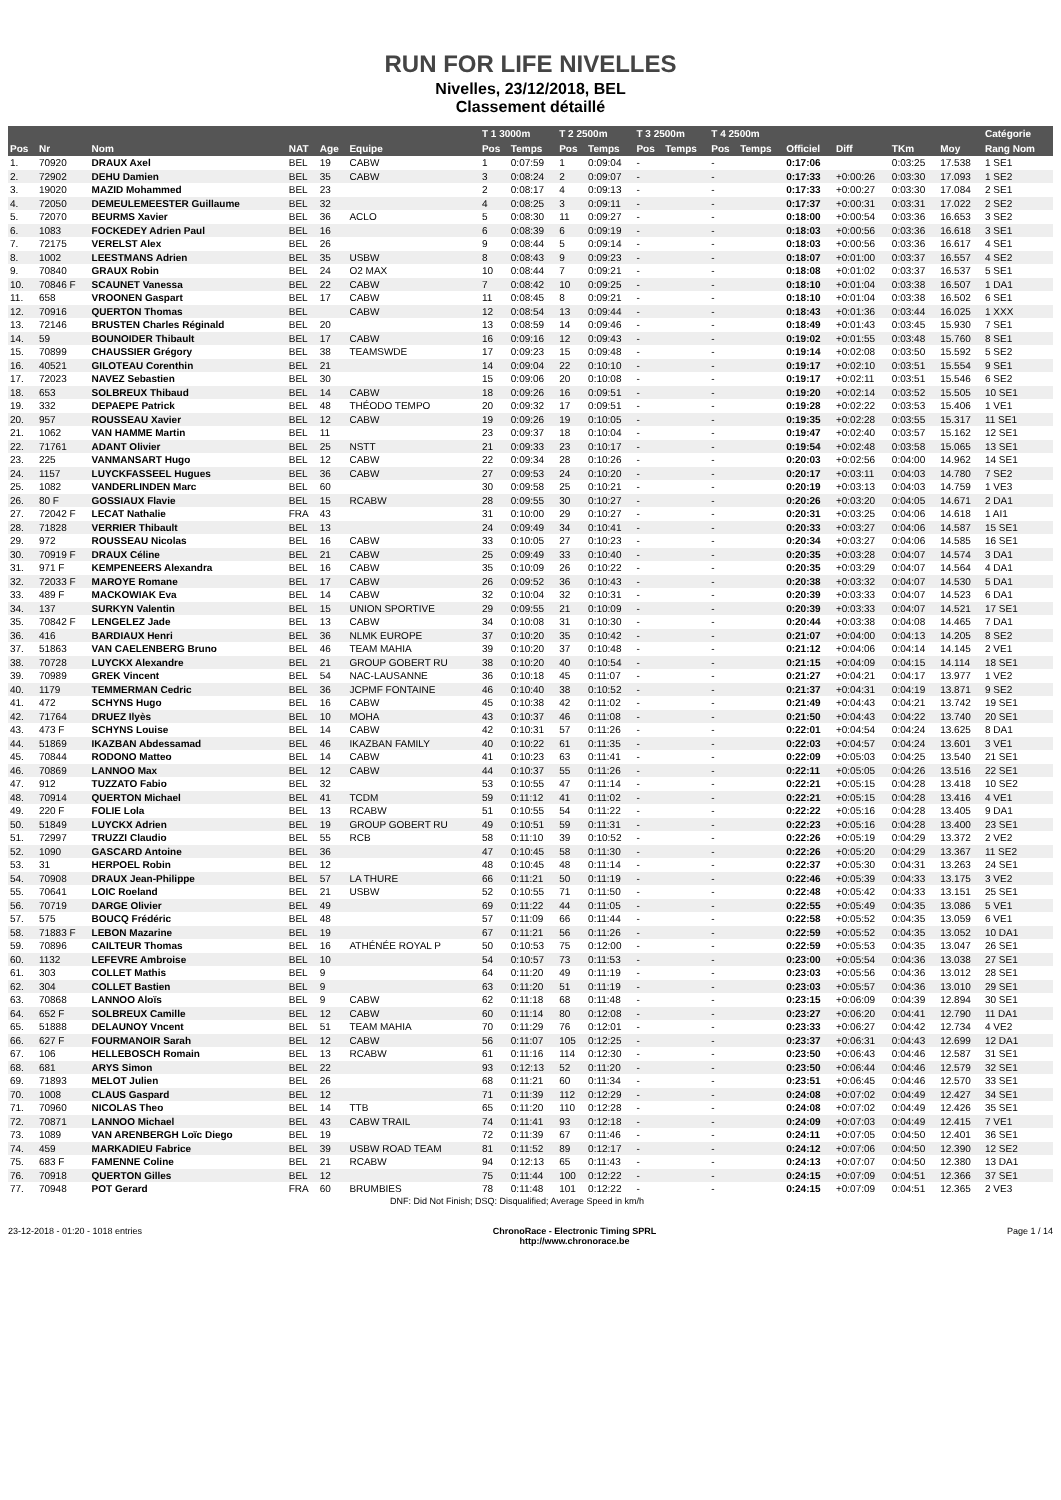RUN FOR LIFE NIVELLES
Nivelles, 23/12/2018, BEL
Classement détaillé
| | | | | | | T 1 3000m | | T 2 2500m | | T 3 2500m | | T 4 2500m | | | | | | Catégorie |
| --- | --- | --- | --- | --- | --- | --- | --- | --- | --- | --- | --- | --- | --- | --- | --- | --- | --- | --- |
| Pos | Nr | Nom | NAT | Age | Equipe | Pos | Temps | Pos | Temps | Pos | Temps | Pos | Temps | Officiel | Diff | TKm | Moy | Rang Nom |
| 1. | 70920 | DRAUX Axel | BEL | 19 | CABW | 1 | 0:07:59 | 1 | 0:09:04 | - | | - | | 0:17:06 | | 0:03:25 | 17.538 | 1 SE1 |
| 2. | 72902 | DEHU Damien | BEL | 35 | CABW | 3 | 0:08:24 | 2 | 0:09:07 | - | | - | | 0:17:33 | +0:00:26 | 0:03:30 | 17.093 | 1 SE2 |
| 3. | 19020 | MAZID Mohammed | BEL | 23 | | 2 | 0:08:17 | 4 | 0:09:13 | - | | - | | 0:17:33 | +0:00:27 | 0:03:30 | 17.084 | 2 SE1 |
| 4. | 72050 | DEMEULEMEESTER Guillaume | BEL | 32 | | 4 | 0:08:25 | 3 | 0:09:11 | - | | - | | 0:17:37 | +0:00:31 | 0:03:31 | 17.022 | 2 SE2 |
| 5. | 72070 | BEURMS Xavier | BEL | 36 | ACLO | 5 | 0:08:30 | 11 | 0:09:27 | - | | - | | 0:18:00 | +0:00:54 | 0:03:36 | 16.653 | 3 SE2 |
| 6. | 1083 | FOCKEDEY Adrien Paul | BEL | 16 | | 6 | 0:08:39 | 6 | 0:09:19 | - | | - | | 0:18:03 | +0:00:56 | 0:03:36 | 16.618 | 3 SE1 |
| 7. | 72175 | VERELST Alex | BEL | 26 | | 9 | 0:08:44 | 5 | 0:09:14 | - | | - | | 0:18:03 | +0:00:56 | 0:03:36 | 16.617 | 4 SE1 |
| 8. | 1002 | LEESTMANS Adrien | BEL | 35 | USBW | 8 | 0:08:43 | 9 | 0:09:23 | - | | - | | 0:18:07 | +0:01:00 | 0:03:37 | 16.557 | 4 SE2 |
| 9. | 70840 | GRAUX Robin | BEL | 24 | O2 MAX | 10 | 0:08:44 | 7 | 0:09:21 | - | | - | | 0:18:08 | +0:01:02 | 0:03:37 | 16.537 | 5 SE1 |
| 10. | 70846 F | SCAUNET Vanessa | BEL | 22 | CABW | 7 | 0:08:42 | 10 | 0:09:25 | - | | - | | 0:18:10 | +0:01:04 | 0:03:38 | 16.507 | 1 DA1 |
| 11. | 658 | VROONEN Gaspart | BEL | 17 | CABW | 11 | 0:08:45 | 8 | 0:09:21 | - | | - | | 0:18:10 | +0:01:04 | 0:03:38 | 16.502 | 6 SE1 |
| 12. | 70916 | QUERTON Thomas | BEL | | CABW | 12 | 0:08:54 | 13 | 0:09:44 | - | | - | | 0:18:43 | +0:01:36 | 0:03:44 | 16.025 | 1 XXX |
| 13. | 72146 | BRUSTEN Charles Réginald | BEL | 20 | | 13 | 0:08:59 | 14 | 0:09:46 | - | | - | | 0:18:49 | +0:01:43 | 0:03:45 | 15.930 | 7 SE1 |
| 14. | 59 | BOUNOIDER Thibault | BEL | 17 | CABW | 16 | 0:09:16 | 12 | 0:09:43 | - | | - | | 0:19:02 | +0:01:55 | 0:03:48 | 15.760 | 8 SE1 |
| 15. | 70899 | CHAUSSIER Grégory | BEL | 38 | TEAMSWDE | 17 | 0:09:23 | 15 | 0:09:48 | - | | - | | 0:19:14 | +0:02:08 | 0:03:50 | 15.592 | 5 SE2 |
| 16. | 40521 | GILOTEAU Corenthin | BEL | 21 | | 14 | 0:09:04 | 22 | 0:10:10 | - | | - | | 0:19:17 | +0:02:10 | 0:03:51 | 15.554 | 9 SE1 |
| 17. | 72023 | NAVEZ Sebastien | BEL | 30 | | 15 | 0:09:06 | 20 | 0:10:08 | - | | - | | 0:19:17 | +0:02:11 | 0:03:51 | 15.546 | 6 SE2 |
| 18. | 653 | SOLBREUX Thibaud | BEL | 14 | CABW | 18 | 0:09:26 | 16 | 0:09:51 | - | | - | | 0:19:20 | +0:02:14 | 0:03:52 | 15.505 | 10 SE1 |
| 19. | 332 | DEPAEPE Patrick | BEL | 48 | THÉODO TEMPO | 20 | 0:09:32 | 17 | 0:09:51 | - | | - | | 0:19:28 | +0:02:22 | 0:03:53 | 15.406 | 1 VE1 |
| 20. | 957 | ROUSSEAU Xavier | BEL | 12 | CABW | 19 | 0:09:26 | 19 | 0:10:05 | - | | - | | 0:19:35 | +0:02:28 | 0:03:55 | 15.317 | 11 SE1 |
| 21. | 1062 | VAN HAMME Martin | BEL | 11 | | 23 | 0:09:37 | 18 | 0:10:04 | - | | - | | 0:19:47 | +0:02:40 | 0:03:57 | 15.162 | 12 SE1 |
| 22. | 71761 | ADANT Olivier | BEL | 25 | NSTT | 21 | 0:09:33 | 23 | 0:10:17 | - | | - | | 0:19:54 | +0:02:48 | 0:03:58 | 15.065 | 13 SE1 |
| 23. | 225 | VANMANSART Hugo | BEL | 12 | CABW | 22 | 0:09:34 | 28 | 0:10:26 | - | | - | | 0:20:03 | +0:02:56 | 0:04:00 | 14.962 | 14 SE1 |
| 24. | 1157 | LUYCKFASSEEL Hugues | BEL | 36 | CABW | 27 | 0:09:53 | 24 | 0:10:20 | - | | - | | 0:20:17 | +0:03:11 | 0:04:03 | 14.780 | 7 SE2 |
| 25. | 1082 | VANDERLINDEN Marc | BEL | 60 | | 30 | 0:09:58 | 25 | 0:10:21 | - | | - | | 0:20:19 | +0:03:13 | 0:04:03 | 14.759 | 1 VE3 |
| 26. | 80 F | GOSSIAUX Flavie | BEL | 15 | RCABW | 28 | 0:09:55 | 30 | 0:10:27 | - | | - | | 0:20:26 | +0:03:20 | 0:04:05 | 14.671 | 2 DA1 |
| 27. | 72042 F | LECAT Nathalie | FRA | 43 | | 31 | 0:10:00 | 29 | 0:10:27 | - | | - | | 0:20:31 | +0:03:25 | 0:04:06 | 14.618 | 1 AI1 |
| 28. | 71828 | VERRIER Thibault | BEL | 13 | | 24 | 0:09:49 | 34 | 0:10:41 | - | | - | | 0:20:33 | +0:03:27 | 0:04:06 | 14.587 | 15 SE1 |
| 29. | 972 | ROUSSEAU Nicolas | BEL | 16 | CABW | 33 | 0:10:05 | 27 | 0:10:23 | - | | - | | 0:20:34 | +0:03:27 | 0:04:06 | 14.585 | 16 SE1 |
| 30. | 70919 F | DRAUX Céline | BEL | 21 | CABW | 25 | 0:09:49 | 33 | 0:10:40 | - | | - | | 0:20:35 | +0:03:28 | 0:04:07 | 14.574 | 3 DA1 |
| 31. | 971 F | KEMPENEERS Alexandra | BEL | 16 | CABW | 35 | 0:10:09 | 26 | 0:10:22 | - | | - | | 0:20:35 | +0:03:29 | 0:04:07 | 14.564 | 4 DA1 |
| 32. | 72033 F | MAROYE Romane | BEL | 17 | CABW | 26 | 0:09:52 | 36 | 0:10:43 | - | | - | | 0:20:38 | +0:03:32 | 0:04:07 | 14.530 | 5 DA1 |
| 33. | 489 F | MACKOWIAK Eva | BEL | 14 | CABW | 32 | 0:10:04 | 32 | 0:10:31 | - | | - | | 0:20:39 | +0:03:33 | 0:04:07 | 14.523 | 6 DA1 |
| 34. | 137 | SURKYN Valentin | BEL | 15 | UNION SPORTIVE | 29 | 0:09:55 | 21 | 0:10:09 | - | | - | | 0:20:39 | +0:03:33 | 0:04:07 | 14.521 | 17 SE1 |
| 35. | 70842 F | LENGELEZ Jade | BEL | 13 | CABW | 34 | 0:10:08 | 31 | 0:10:30 | - | | - | | 0:20:44 | +0:03:38 | 0:04:08 | 14.465 | 7 DA1 |
| 36. | 416 | BARDIAUX Henri | BEL | 36 | NLMK EUROPE | 37 | 0:10:20 | 35 | 0:10:42 | - | | - | | 0:21:07 | +0:04:00 | 0:04:13 | 14.205 | 8 SE2 |
| 37. | 51863 | VAN CAELENBERG Bruno | BEL | 46 | TEAM MAHIA | 39 | 0:10:20 | 37 | 0:10:48 | - | | - | | 0:21:12 | +0:04:06 | 0:04:14 | 14.145 | 2 VE1 |
| 38. | 70728 | LUYCKX Alexandre | BEL | 21 | GROUP GOBERT RU | 38 | 0:10:20 | 40 | 0:10:54 | - | | - | | 0:21:15 | +0:04:09 | 0:04:15 | 14.114 | 18 SE1 |
| 39. | 70989 | GREK Vincent | BEL | 54 | NAC-LAUSANNE | 36 | 0:10:18 | 45 | 0:11:07 | - | | - | | 0:21:27 | +0:04:21 | 0:04:17 | 13.977 | 1 VE2 |
| 40. | 1179 | TEMMERMAN Cedric | BEL | 36 | JCPMF FONTAINE | 46 | 0:10:40 | 38 | 0:10:52 | - | | - | | 0:21:37 | +0:04:31 | 0:04:19 | 13.871 | 9 SE2 |
| 41. | 472 | SCHYNS Hugo | BEL | 16 | CABW | 45 | 0:10:38 | 42 | 0:11:02 | - | | - | | 0:21:49 | +0:04:43 | 0:04:21 | 13.742 | 19 SE1 |
| 42. | 71764 | DRUEZ Ilyès | BEL | 10 | MOHA | 43 | 0:10:37 | 46 | 0:11:08 | - | | - | | 0:21:50 | +0:04:43 | 0:04:22 | 13.740 | 20 SE1 |
| 43. | 473 F | SCHYNS Louise | BEL | 14 | CABW | 42 | 0:10:31 | 57 | 0:11:26 | - | | - | | 0:22:01 | +0:04:54 | 0:04:24 | 13.625 | 8 DA1 |
| 44. | 51869 | IKAZBAN Abdessamad | BEL | 46 | IKAZBAN FAMILY | 40 | 0:10:22 | 61 | 0:11:35 | - | | - | | 0:22:03 | +0:04:57 | 0:04:24 | 13.601 | 3 VE1 |
| 45. | 70844 | RODONO Matteo | BEL | 14 | CABW | 41 | 0:10:23 | 63 | 0:11:41 | - | | - | | 0:22:09 | +0:05:03 | 0:04:25 | 13.540 | 21 SE1 |
| 46. | 70869 | LANNOO Max | BEL | 12 | CABW | 44 | 0:10:37 | 55 | 0:11:26 | - | | - | | 0:22:11 | +0:05:05 | 0:04:26 | 13.516 | 22 SE1 |
| 47. | 912 | TUZZATO Fabio | BEL | 32 | | 53 | 0:10:55 | 47 | 0:11:14 | - | | - | | 0:22:21 | +0:05:15 | 0:04:28 | 13.418 | 10 SE2 |
| 48. | 70914 | QUERTON Michael | BEL | 41 | TCDM | 59 | 0:11:12 | 41 | 0:11:02 | - | | - | | 0:22:21 | +0:05:15 | 0:04:28 | 13.416 | 4 VE1 |
| 49. | 220 F | FOLIE Lola | BEL | 13 | RCABW | 51 | 0:10:55 | 54 | 0:11:22 | - | | - | | 0:22:22 | +0:05:16 | 0:04:28 | 13.405 | 9 DA1 |
| 50. | 51849 | LUYCKX Adrien | BEL | 19 | GROUP GOBERT RU | 49 | 0:10:51 | 59 | 0:11:31 | - | | - | | 0:22:23 | +0:05:16 | 0:04:28 | 13.400 | 23 SE1 |
| 51. | 72997 | TRUZZI Claudio | BEL | 55 | RCB | 58 | 0:11:10 | 39 | 0:10:52 | - | | - | | 0:22:26 | +0:05:19 | 0:04:29 | 13.372 | 2 VE2 |
| 52. | 1090 | GASCARD Antoine | BEL | 36 | | 47 | 0:10:45 | 58 | 0:11:30 | - | | - | | 0:22:26 | +0:05:20 | 0:04:29 | 13.367 | 11 SE2 |
| 53. | 31 | HERPOEL Robin | BEL | 12 | | 48 | 0:10:45 | 48 | 0:11:14 | - | | - | | 0:22:37 | +0:05:30 | 0:04:31 | 13.263 | 24 SE1 |
| 54. | 70908 | DRAUX Jean-Philippe | BEL | 57 | LA THURE | 66 | 0:11:21 | 50 | 0:11:19 | - | | - | | 0:22:46 | +0:05:39 | 0:04:33 | 13.175 | 3 VE2 |
| 55. | 70641 | LOIC Roeland | BEL | 21 | USBW | 52 | 0:10:55 | 71 | 0:11:50 | - | | - | | 0:22:48 | +0:05:42 | 0:04:33 | 13.151 | 25 SE1 |
| 56. | 70719 | DARGE Olivier | BEL | 49 | | 69 | 0:11:22 | 44 | 0:11:05 | - | | - | | 0:22:55 | +0:05:49 | 0:04:35 | 13.086 | 5 VE1 |
| 57. | 575 | BOUCQ Frédéric | BEL | 48 | | 57 | 0:11:09 | 66 | 0:11:44 | - | | - | | 0:22:58 | +0:05:52 | 0:04:35 | 13.059 | 6 VE1 |
| 58. | 71883 F | LEBON Mazarine | BEL | 19 | | 67 | 0:11:21 | 56 | 0:11:26 | - | | - | | 0:22:59 | +0:05:52 | 0:04:35 | 13.052 | 10 DA1 |
| 59. | 70896 | CAILTEUR Thomas | BEL | 16 | ATHÉNÉE ROYAL P | 50 | 0:10:53 | 75 | 0:12:00 | - | | - | | 0:22:59 | +0:05:53 | 0:04:35 | 13.047 | 26 SE1 |
| 60. | 1132 | LEFEVRE Ambroise | BEL | 10 | | 54 | 0:10:57 | 73 | 0:11:53 | - | | - | | 0:23:00 | +0:05:54 | 0:04:36 | 13.038 | 27 SE1 |
| 61. | 303 | COLLET Mathis | BEL | 9 | | 64 | 0:11:20 | 49 | 0:11:19 | - | | - | | 0:23:03 | +0:05:56 | 0:04:36 | 13.012 | 28 SE1 |
| 62. | 304 | COLLET Bastien | BEL | 9 | | 63 | 0:11:20 | 51 | 0:11:19 | - | | - | | 0:23:03 | +0:05:57 | 0:04:36 | 13.010 | 29 SE1 |
| 63. | 70868 | LANNOO Aloïs | BEL | 9 | CABW | 62 | 0:11:18 | 68 | 0:11:48 | - | | - | | 0:23:15 | +0:06:09 | 0:04:39 | 12.894 | 30 SE1 |
| 64. | 652 F | SOLBREUX Camille | BEL | 12 | CABW | 60 | 0:11:14 | 80 | 0:12:08 | - | | - | | 0:23:27 | +0:06:20 | 0:04:41 | 12.790 | 11 DA1 |
| 65. | 51888 | DELAUNOY Vncent | BEL | 51 | TEAM MAHIA | 70 | 0:11:29 | 76 | 0:12:01 | - | | - | | 0:23:33 | +0:06:27 | 0:04:42 | 12.734 | 4 VE2 |
| 66. | 627 F | FOURMANOIR Sarah | BEL | 12 | CABW | 56 | 0:11:07 | 105 | 0:12:25 | - | | - | | 0:23:37 | +0:06:31 | 0:04:43 | 12.699 | 12 DA1 |
| 67. | 106 | HELLEBOSCH Romain | BEL | 13 | RCABW | 61 | 0:11:16 | 114 | 0:12:30 | - | | - | | 0:23:50 | +0:06:43 | 0:04:46 | 12.587 | 31 SE1 |
| 68. | 681 | ARYS Simon | BEL | 22 | | 93 | 0:12:13 | 52 | 0:11:20 | - | | - | | 0:23:50 | +0:06:44 | 0:04:46 | 12.579 | 32 SE1 |
| 69. | 71893 | MELOT Julien | BEL | 26 | | 68 | 0:11:21 | 60 | 0:11:34 | - | | - | | 0:23:51 | +0:06:45 | 0:04:46 | 12.570 | 33 SE1 |
| 70. | 1008 | CLAUS Gaspard | BEL | 12 | | 71 | 0:11:39 | 112 | 0:12:29 | - | | - | | 0:24:08 | +0:07:02 | 0:04:49 | 12.427 | 34 SE1 |
| 71. | 70960 | NICOLAS Theo | BEL | 14 | TTB | 65 | 0:11:20 | 110 | 0:12:28 | - | | - | | 0:24:08 | +0:07:02 | 0:04:49 | 12.426 | 35 SE1 |
| 72. | 70871 | LANNOO Michael | BEL | 43 | CABW TRAIL | 74 | 0:11:41 | 93 | 0:12:18 | - | | - | | 0:24:09 | +0:07:03 | 0:04:49 | 12.415 | 7 VE1 |
| 73. | 1089 | VAN ARENBERGH Loïc Diego | BEL | 19 | | 72 | 0:11:39 | 67 | 0:11:46 | - | | - | | 0:24:11 | +0:07:05 | 0:04:50 | 12.401 | 36 SE1 |
| 74. | 459 | MARKADIEU Fabrice | BEL | 39 | USBW ROAD TEAM | 81 | 0:11:52 | 89 | 0:12:17 | - | | - | | 0:24:12 | +0:07:06 | 0:04:50 | 12.390 | 12 SE2 |
| 75. | 683 F | FAMENNE Coline | BEL | 21 | RCABW | 94 | 0:12:13 | 65 | 0:11:43 | - | | - | | 0:24:13 | +0:07:07 | 0:04:50 | 12.380 | 13 DA1 |
| 76. | 70918 | QUERTON Gilles | BEL | 12 | | 75 | 0:11:44 | 100 | 0:12:22 | - | | - | | 0:24:15 | +0:07:09 | 0:04:51 | 12.366 | 37 SE1 |
| 77. | 70948 | POT Gerard | FRA | 60 | BRUMBIES | 78 | 0:11:48 | 101 | 0:12:22 | - | | - | | 0:24:15 | +0:07:09 | 0:04:51 | 12.365 | 2 VE3 |
DNF: Did Not Finish; DSQ: Disqualified; Average Speed in km/h
23-12-2018 - 01:20 - 1018 entries ChronoRace - Electronic Timing SPRL
http://www.chronorace.be Page 1 / 14